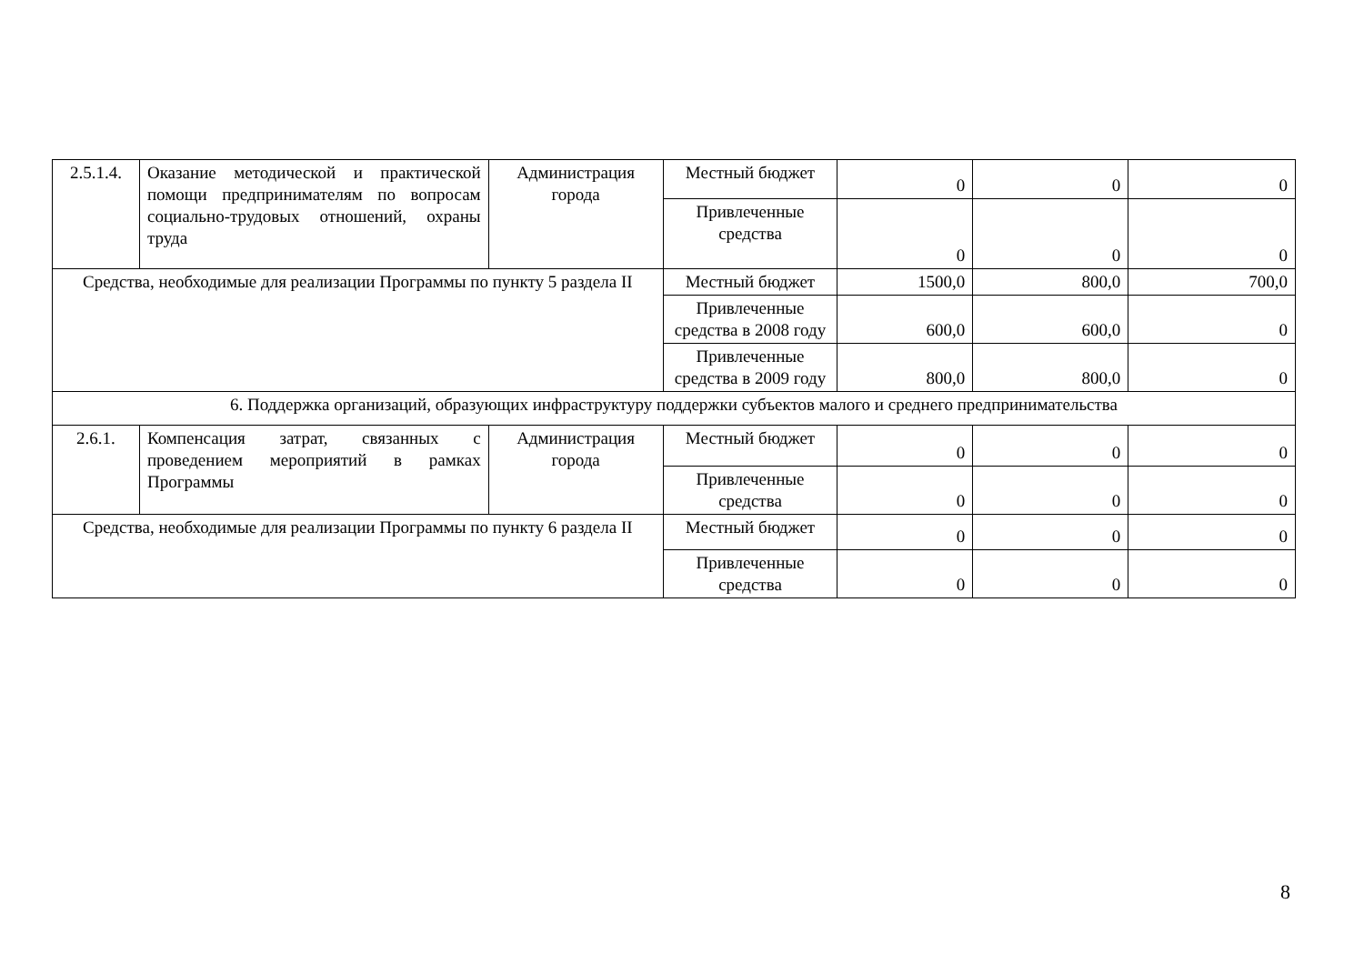| 2.5.1.4. | Оказание методической и практической помощи предпринимателям по вопросам социально-трудовых отношений, охраны труда | Администрация города | Местный бюджет | 0 | 0 | 0 |
| | | | Привлеченные средства | 0 | 0 | 0 |
| Средства, необходимые для реализации Программы по пункту 5 раздела II | | | Местный бюджет | 1500,0 | 800,0 | 700,0 |
| | | | Привлеченные средства в 2008 году | 600,0 | 600,0 | 0 |
| | | | Привлеченные средства в 2009 году | 800,0 | 800,0 | 0 |
| 6. Поддержка организаций, образующих инфраструктуру поддержки субъектов малого и среднего предпринимательства | | | | | | |
| 2.6.1. | Компенсация затрат, связанных с проведением мероприятий в рамках Программы | Администрация города | Местный бюджет | 0 | 0 | 0 |
| | | | Привлеченные средства | 0 | 0 | 0 |
| Средства, необходимые для реализации Программы по пункту 6 раздела II | | | Местный бюджет | 0 | 0 | 0 |
| | | | Привлеченные средства | 0 | 0 | 0 |
8